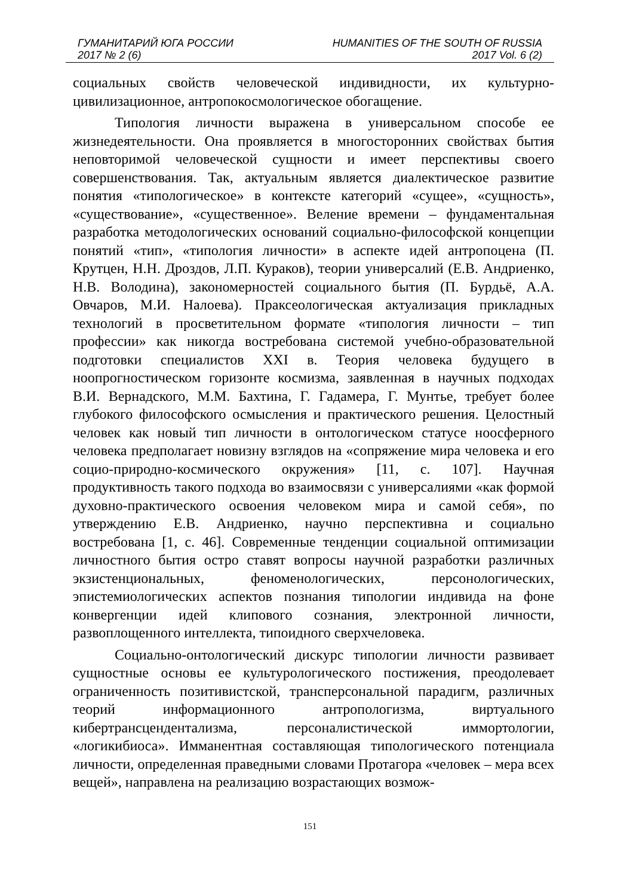ГУМАНИТАРИЙ ЮГА РОССИИ HUMANITIES OF THE SOUTH OF RUSSIA
2017 № 2 (6) 2017 Vol. 6 (2)
социальных свойств человеческой индивидности, их культурно-цивилизационное, антропокосмологическое обогащение.
Типология личности выражена в универсальном способе ее жизнедеятельности. Она проявляется в многосторонних свойствах бытия неповторимой человеческой сущности и имеет перспективы своего совершенствования. Так, актуальным является диалектическое развитие понятия «типологическое» в контексте категорий «сущее», «сущность», «существование», «существенное». Веление времени – фундаментальная разработка методологических оснований социально-философской концепции понятий «тип», «типология личности» в аспекте идей антропоцена (П. Крутцен, Н.Н. Дроздов, Л.П. Кураков), теории универсалий (Е.В. Андриенко, Н.В. Володина), закономерностей социального бытия (П. Бурдьё, А.А. Овчаров, М.И. Налоева). Праксеологическая актуализация прикладных технологий в просветительном формате «типология личности – тип профессии» как никогда востребована системой учебно-образовательной подготовки специалистов XXI в. Теория человека будущего в ноопрогностическом горизонте космизма, заявленная в научных подходах В.И. Вернадского, М.М. Бахтина, Г. Гадамера, Г. Мунтье, требует более глубокого философского осмысления и практического решения. Целостный человек как новый тип личности в онтологическом статусе ноосферного человека предполагает новизну взглядов на «сопряжение мира человека и его социо-природно-космического окружения» [11, с. 107]. Научная продуктивность такого подхода во взаимосвязи с универсалиями «как формой духовно-практического освоения человеком мира и самой себя», по утверждению Е.В. Андриенко, научно перспективна и социально востребована [1, с. 46]. Современные тенденции социальной оптимизации личностного бытия остро ставят вопросы научной разработки различных экзистенциональных, феноменологических, персонологических, эпистемиологических аспектов познания типологии индивида на фоне конвергенции идей клипового сознания, электронной личности, развоплощенного интеллекта, типоидного сверхчеловека.
Социально-онтологический дискурс типологии личности развивает сущностные основы ее культурологического постижения, преодолевает ограниченность позитивистской, трансперсональной парадигм, различных теорий информационного антропологизма, виртуального кибертрансцендентализма, персоналистической иммортологии, «логикибиоса». Имманентная составляющая типологического потенциала личности, определенная праведными словами Протагора «человек – мера всех вещей», направлена на реализацию возрастающих возмож-
151